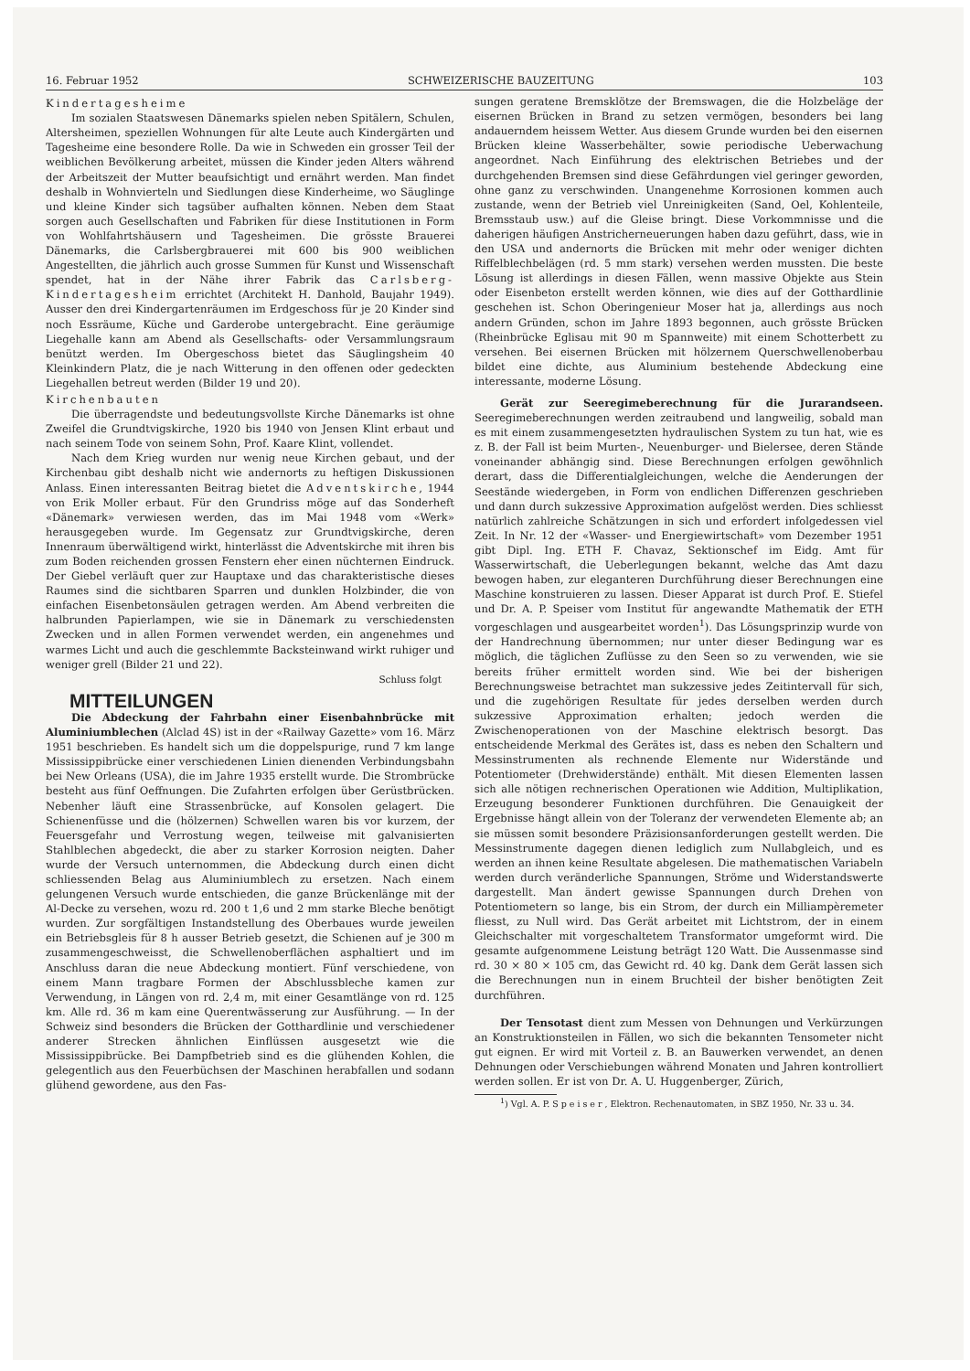16. Februar 1952 SCHWEIZERISCHE BAUZEITUNG 103
Kindertagesheime
Im sozialen Staatswesen Dänemarks spielen neben Spitälern, Schulen, Altersheimen, speziellen Wohnungen für alte Leute auch Kindergärten und Tagesheime eine besondere Rolle. Da wie in Schweden ein grosser Teil der weiblichen Bevölkerung arbeitet, müssen die Kinder jeden Alters während der Arbeitszeit der Mutter beaufsichtigt und ernährt werden. Man findet deshalb in Wohnvierteln und Siedlungen diese Kinderheime, wo Säuglinge und kleine Kinder sich tagsüber aufhalten können. Neben dem Staat sorgen auch Gesellschaften und Fabriken für diese Institutionen in Form von Wohlfahrtshäusern und Tagesheimen. Die grösste Brauerei Dänemarks, die Carlsbergbrauerei mit 600 bis 900 weiblichen Angestellten, die jährlich auch grosse Summen für Kunst und Wissenschaft spendet, hat in der Nähe ihrer Fabrik das Carlsberg-Kindertagesheim errichtet (Architekt H. Danhold, Baujahr 1949). Ausser den drei Kindergartenräumen im Erdgeschoss für je 20 Kinder sind noch Essräume, Küche und Garderobe untergebracht. Eine geräumige Liegehalle kann am Abend als Gesellschafts- oder Versammlungsraum benützt werden. Im Obergeschoss bietet das Säuglingsheim 40 Kleinkindern Platz, die je nach Witterung in den offenen oder gedeckten Liegehallen betreut werden (Bilder 19 und 20).
Kirchenbauten
Die überragendste und bedeutungsvollste Kirche Dänemarks ist ohne Zweifel die Grundtvigskirche, 1920 bis 1940 von Jensen Klint erbaut und nach seinem Tode von seinem Sohn, Prof. Kaare Klint, vollendet.
Nach dem Krieg wurden nur wenig neue Kirchen gebaut, und der Kirchenbau gibt deshalb nicht wie andernorts zu heftigen Diskussionen Anlass. Einen interessanten Beitrag bietet die Adventskirche, 1944 von Erik Moller erbaut. Für den Grundriss möge auf das Sonderheft «Dänemark» verwiesen werden, das im Mai 1948 vom «Werk» herausgegeben wurde. Im Gegensatz zur Grundtvigskirche, deren Innenraum überwältigend wirkt, hinterlässt die Adventskirche mit ihren bis zum Boden reichenden grossen Fenstern eher einen nüchternen Eindruck. Der Giebel verläuft quer zur Hauptaxe und das charakteristische dieses Raumes sind die sichtbaren Sparren und dunklen Holzbinder, die von einfachen Eisenbetonsäulen getragen werden. Am Abend verbreiten die halbrunden Papierlampen, wie sie in Dänemark zu verschiedensten Zwecken und in allen Formen verwendet werden, ein angenehmes und warmes Licht und auch die geschlemmte Backsteinwand wirkt ruhiger und weniger grell (Bilder 21 und 22).
Schluss folgt
MITTEILUNGEN
Die Abdeckung der Fahrbahn einer Eisenbahnbrücke mit Aluminiumblechen (Alclad 4S) ist in der «Railway Gazette» vom 16. März 1951 beschrieben. Es handelt sich um die doppelspurige, rund 7 km lange Mississippibrücke einer verschiedenen Linien dienenden Verbindungsbahn bei New Orleans (USA), die im Jahre 1935 erstellt wurde. Die Strombrücke besteht aus fünf Oeffnungen. Die Zufahrten erfolgen über Gerüstbrücken. Nebenher läuft eine Strassenbrücke, auf Konsolen gelagert. Die Schienenfüsse und die (hölzernen) Schwellen waren bis vor kurzem, der Feuersgefahr und Verrostung wegen, teilweise mit galvanisierten Stahlblechen abgedeckt, die aber zu starker Korrosion neigten. Daher wurde der Versuch unternommen, die Abdeckung durch einen dicht schliessenden Belag aus Aluminiumblech zu ersetzen. Nach einem gelungenen Versuch wurde entschieden, die ganze Brückenlänge mit der Al-Decke zu versehen, wozu rd. 200 t 1,6 und 2 mm starke Bleche benötigt wurden. Zur sorgfältigen Instandstellung des Oberbaues wurde jeweilen ein Betriebsgleis für 8 h ausser Betrieb gesetzt, die Schienen auf je 300 m zusammengeschweisst, die Schwellenoberflächen asphaltiert und im Anschluss daran die neue Abdeckung montiert. Fünf verschiedene, von einem Mann tragbare Formen der Abschlussbleche kamen zur Verwendung, in Längen von rd. 2,4 m, mit einer Gesamtlänge von rd. 125 km. Alle rd. 36 m kam eine Querentwässerung zur Ausführung. — In der Schweiz sind besonders die Brücken der Gotthardlinie und verschiedener anderer Strecken ähnlichen Einflüssen ausgesetzt wie die Mississippibrücke. Bei Dampfbetrieb sind es die glühenden Kohlen, die gelegentlich aus den Feuerbüchsen der Maschinen herabfallen und sodann glühend gewordene, aus den Fas-
sungen geratene Bremsklötze der Bremswagen, die die Holzbeläge der eisernen Brücken in Brand zu setzen vermögen, besonders bei lang andauerndem heissem Wetter. Aus diesem Grunde wurden bei den eisernen Brücken kleine Wasserbehälter, sowie periodische Ueberwachung angeordnet. Nach Einführung des elektrischen Betriebes und der durchgehenden Bremsen sind diese Gefährdungen viel geringer geworden, ohne ganz zu verschwinden. Unangenehme Korrosionen kommen auch zustande, wenn der Betrieb viel Unreinigkeiten (Sand, Oel, Kohlenteile, Bremsstaub usw.) auf die Gleise bringt. Diese Vorkommnisse und die daherigen häufigen Anstricherneuerungen haben dazu geführt, dass, wie in den USA und andernorts die Brücken mit mehr oder weniger dichten Riffelblechbelägen (rd. 5 mm stark) versehen werden mussten. Die beste Lösung ist allerdings in diesen Fällen, wenn massive Objekte aus Stein oder Eisenbeton erstellt werden können, wie dies auf der Gotthardlinie geschehen ist. Schon Oberingenieur Moser hat ja, allerdings aus noch andern Gründen, schon im Jahre 1893 begonnen, auch grösste Brücken (Rheinbrücke Eglisau mit 90 m Spannweite) mit einem Schotterbett zu versehen. Bei eisernen Brücken mit hölzernem Querschwellenoberbau bildet eine dichte, aus Aluminium bestehende Abdeckung eine interessante, moderne Lösung.
Gerät zur Seeregimeberechnung für die Jurarandseen. Seeregimeberechnungen werden zeitraubend und langweilig, sobald man es mit einem zusammengesetzten hydraulischen System zu tun hat, wie es z. B. der Fall ist beim Murten-, Neuenburger- und Bielersee, deren Stände voneinander abhängig sind. Diese Berechnungen erfolgen gewöhnlich derart, dass die Differentialgleichungen, welche die Aenderungen der Seestände wiedergeben, in Form von endlichen Differenzen geschrieben und dann durch sukzessive Approximation aufgelöst werden. Dies schliesst natürlich zahlreiche Schätzungen in sich und erfordert infolgedessen viel Zeit. In Nr. 12 der «Wasser- und Energiewirtschaft» vom Dezember 1951 gibt Dipl. Ing. ETH F. Chavaz, Sektionschef im Eidg. Amt für Wasserwirtschaft, die Ueberlegungen bekannt, welche das Amt dazu bewogen haben, zur eleganteren Durchführung dieser Berechnungen eine Maschine konstruieren zu lassen. Dieser Apparat ist durch Prof. E. Stiefel und Dr. A. P. Speiser vom Institut für angewandte Mathematik der ETH vorgeschlagen und ausgearbeitet worden<sup>1</sup>). Das Lösungsprinzip wurde von der Handrechnung übernommen; nur unter dieser Bedingung war es möglich, die täglichen Zuflüsse zu den Seen so zu verwenden, wie sie bereits früher ermittelt worden sind. Wie bei der bisherigen Berechnungsweise betrachtet man sukzessive jedes Zeitintervall für sich, und die zugehörigen Resultate für jedes derselben werden durch sukzessive Approximation erhalten; jedoch werden die Zwischenoperationen von der Maschine elektrisch besorgt. Das entscheidende Merkmal des Gerätes ist, dass es neben den Schaltern und Messinstrumenten als rechnende Elemente nur Widerstände und Potentiometer (Drehwiderstände) enthält. Mit diesen Elementen lassen sich alle nötigen rechnerischen Operationen wie Addition, Multiplikation, Erzeugung besonderer Funktionen durchführen. Die Genauigkeit der Ergebnisse hängt allein von der Toleranz der verwendeten Elemente ab; an sie müssen somit besondere Präzisionsanforderungen gestellt werden. Die Messinstrumente dagegen dienen lediglich zum Nullabgleich, und es werden an ihnen keine Resultate abgelesen. Die mathematischen Variabeln werden durch veränderliche Spannungen, Ströme und Widerstandswerte dargestellt. Man ändert gewisse Spannungen durch Drehen von Potentiometern so lange, bis ein Strom, der durch ein Milliampèremeter fliesst, zu Null wird. Das Gerät arbeitet mit Lichtstrom, der in einem Gleichschalter mit vorgeschaltetem Transformator umgeformt wird. Die gesamte aufgenommene Leistung beträgt 120 Watt. Die Aussenmasse sind rd. 30 × 80 × 105 cm, das Gewicht rd. 40 kg. Dank dem Gerät lassen sich die Berechnungen nun in einem Bruchteil der bisher benötigten Zeit durchführen.
Der Tensotast dient zum Messen von Dehnungen und Verkürzungen an Konstruktionsteilen in Fällen, wo sich die bekannten Tensometer nicht gut eignen. Er wird mit Vorteil z. B. an Bauwerken verwendet, an denen Dehnungen oder Verschiebungen während Monaten und Jahren kontrolliert werden sollen. Er ist von Dr. A. U. Huggenberger, Zürich,
<sup>1</sup>) Vgl. A. P. Speiser, Elektron. Rechenautomaten, in SBZ 1950, Nr. 33 u. 34.